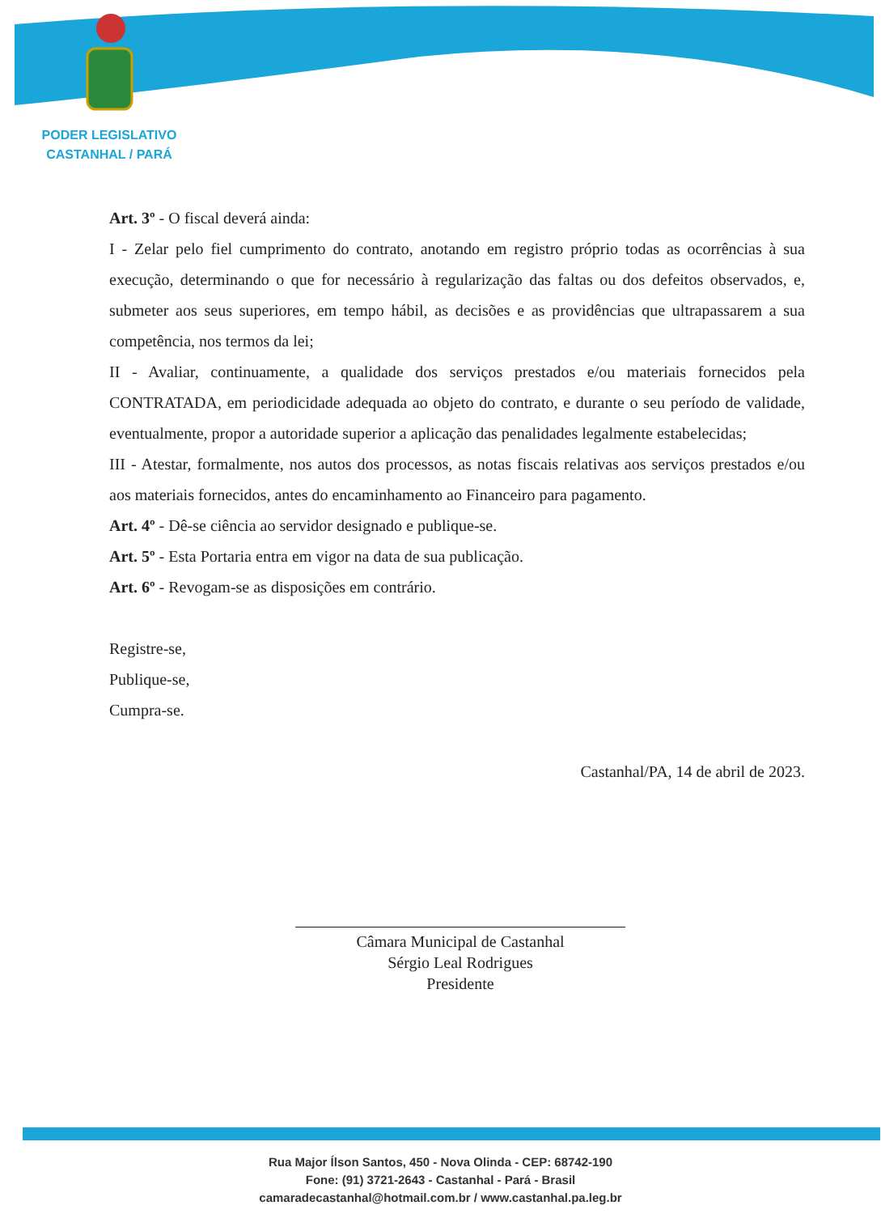PODER LEGISLATIVO
CASTANHAL / PARÁ
Art. 3º - O fiscal deverá ainda:
I - Zelar pelo fiel cumprimento do contrato, anotando em registro próprio todas as ocorrências à sua execução, determinando o que for necessário à regularização das faltas ou dos defeitos observados, e, submeter aos seus superiores, em tempo hábil, as decisões e as providências que ultrapassarem a sua competência, nos termos da lei;
II - Avaliar, continuamente, a qualidade dos serviços prestados e/ou materiais fornecidos pela CONTRATADA, em periodicidade adequada ao objeto do contrato, e durante o seu período de validade, eventualmente, propor a autoridade superior a aplicação das penalidades legalmente estabelecidas;
III - Atestar, formalmente, nos autos dos processos, as notas fiscais relativas aos serviços prestados e/ou aos materiais fornecidos, antes do encaminhamento ao Financeiro para pagamento.
Art. 4º - Dê-se ciência ao servidor designado e publique-se.
Art. 5º - Esta Portaria entra em vigor na data de sua publicação.
Art. 6º - Revogam-se as disposições em contrário.
Registre-se,
Publique-se,
Cumpra-se.
Castanhal/PA, 14 de abril de 2023.
Câmara Municipal de Castanhal
Sérgio Leal Rodrigues
Presidente
Rua Major Ílson Santos, 450 - Nova Olinda - CEP: 68742-190
Fone: (91) 3721-2643 - Castanhal - Pará - Brasil
camaradecastanhal@hotmail.com.br / www.castanhal.pa.leg.br